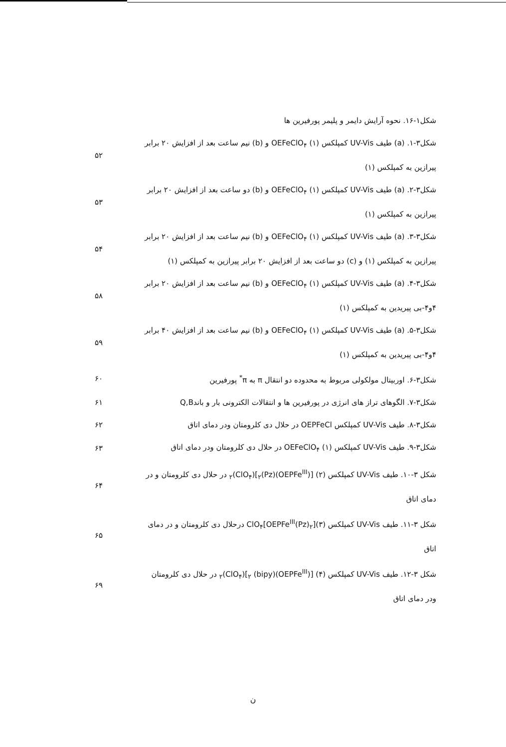شکل۱-۱۶. نحوه آرایش دایمر و پلیمر پورفیرین ها
شکل۳-۱. (a) طیف UV-Vis کمپلکس (۱) OEFeClO<sub>۴</sub> و (b) نیم ساعت بعد از افزایش ۲۰ برابر پیرازین به کمپلکس (۱)
۵۲
شکل۳-۲. (a) طیف UV-Vis کمپلکس (۱) OEFeClO<sub>۴</sub> و (b) دو ساعت بعد از افزایش ۲۰ برابر پیرازین به کمپلکس (۱)
۵۳
شکل۳-۳. (a) طیف UV-Vis کمپلکس (۱) OEFeClO<sub>۴</sub> و (b) نیم ساعت بعد از افزایش ۲۰ برابر پیرازین به کمپلکس (۱) و (c) دو ساعت بعد از افزایش ۲۰ برابر پیرازین به کمپلکس (۱)
۵۴
شکل۳-۴. (a) طیف UV-Vis کمپلکس (۱) OEFeClO<sub>۴</sub> و (b) نیم ساعت بعد از افزایش ۲۰ برابر ۴و۴-بی پیریدین به کمپلکس (۱)
۵۸
شکل۳-۵. (a) طیف UV-Vis کمپلکس (۱) OEFeClO<sub>۴</sub> و (b) نیم ساعت بعد از افزایش ۴۰ برابر ۴و۴-بی پیریدین به کمپلکس (۱)
۵۹
شکل۳-۶. اوربیتال مولکولی مربوط به محدوده دو انتقال π به π<sup>*</sup> پورفیرین
۶۰
شکل۳-۷. الگوهای تراز های انرژی در پورفیرین ها و انتقالات الکترونی بار و باندQ,B
۶۱
شکل۳-۸. طیف UV-Vis کمپلکس OEPFeCl در حلال دی کلرومتان ودر دمای اتاق
۶۲
شکل۳-۹. طیف UV-Vis کمپلکس (۱) OEFeClO<sub>۴</sub> در حلال دی کلرومتان ودر دمای اتاق
۶۳
شکل ۳-۱۰. طیف UV-Vis کمپلکس (۲) [(OEPFe<sup>III</sup>)<sub>۲</sub>(Pz)](ClO<sub>۴</sub>)<sub>۲</sub> در حلال دی کلرومتان و در دمای اتاق
۶۴
شکل ۳-۱۱. طیف UV-Vis کمپلکس (۳)[OEPFe<sup>III</sup>(Pz)<sub>۲</sub>]ClO<sub>۴</sub> درحلال دی کلرومتان و در دمای اتاق
۶۵
شکل ۳-۱۲. طیف UV-Vis کمپلکس (۴) [(OEPFe<sup>III</sup>)<sub>۲</sub> (bipy)](ClO<sub>۴</sub>)<sub>۲</sub> در حلال دی کلرومتان ودر دمای اتاق
۶۹
ن